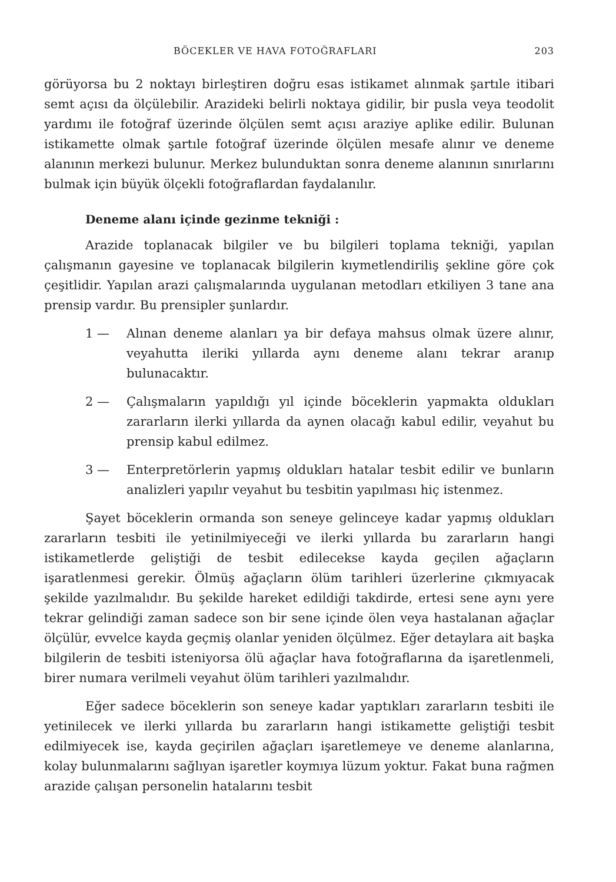BÖCEKLER VE HAVA FOTOĞRAFLARI 203
görüyorsa bu 2 noktayı birleştiren doğru esas istikamet alınmak şartıle itibari semt açısı da ölçülebilir. Arazideki belirli noktaya gidilir, bir pusla veya teodolit yardımı ile fotoğraf üzerinde ölçülen semt açısı araziye aplike edilir. Bulunan istikamette olmak şartıle fotoğraf üzerinde ölçülen mesafe alınır ve deneme alanının merkezi bulunur. Merkez bulunduktan sonra deneme alanının sınırlarını bulmak için büyük ölçekli fotoğraflardan faydalanılır.
Deneme alanı içinde gezinme tekniği :
Arazide toplanacak bilgiler ve bu bilgileri toplama tekniği, yapılan çalışmanın gayesine ve toplanacak bilgilerin kıymetlendiriliş şekline göre çok çeşitlidir. Yapılan arazi çalışmalarında uygulanan metodları etkiliyen 3 tane ana prensip vardır. Bu prensipler şunlardır.
1 — Alınan deneme alanları ya bir defaya mahsus olmak üzere alınır, veyahutta ileriki yıllarda aynı deneme alanı tekrar aranıp bulunacaktır.
2 — Çalışmaların yapıldığı yıl içinde böceklerin yapmakta oldukları zararların ilerki yıllarda da aynen olacağı kabul edilir, veyahut bu prensip kabul edilmez.
3 — Enterpretörlerin yapmış oldukları hatalar tesbit edilir ve bunların analizleri yapılır veyahut bu tesbitin yapılması hiç istenmez.
Şayet böceklerin ormanda son seneye gelinceye kadar yapmış oldukları zararların tesbiti ile yetinilmiyeceği ve ilerki yıllarda bu zararların hangi istikametlerde geliştiği de tesbit edilecekse kayda geçilen ağaçların işaratlenmesi gerekir. Ölmüş ağaçların ölüm tarihleri üzerlerine çıkmıyacak şekilde yazılmalıdır. Bu şekilde hareket edildiği takdirde, ertesi sene aynı yere tekrar gelindiği zaman sadece son bir sene içinde ölen veya hastalanan ağaçlar ölçülür, evvelce kayda geçmiş olanlar yeniden ölçülmez. Eğer detaylara ait başka bilgilerin de tesbiti isteniyorsa ölü ağaçlar hava fotoğraflarına da işaretlenmeli, birer numara verilmeli veyahut ölüm tarihleri yazılmalıdır.
Eğer sadece böceklerin son seneye kadar yaptıkları zararların tesbiti ile yetinilecek ve ilerki yıllarda bu zararların hangi istikamette geliştiği tesbit edilmiyecek ise, kayda geçirilen ağaçları işaretlemeye ve deneme alanlarına, kolay bulunmalarını sağlıyan işaretler koymıya lüzum yoktur. Fakat buna rağmen arazide çalışan personelin hatalarını tesbit